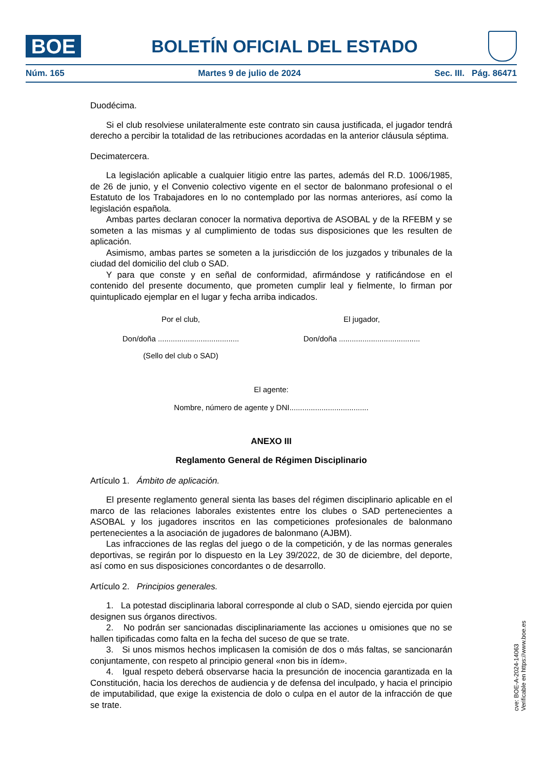BOE
BOLETÍN OFICIAL DEL ESTADO
Núm. 165 Martes 9 de julio de 2024 Sec. III. Pág. 86471
Duodécima.
Si el club resolviese unilateralmente este contrato sin causa justificada, el jugador tendrá derecho a percibir la totalidad de las retribuciones acordadas en la anterior cláusula séptima.
Decimatercera.
La legislación aplicable a cualquier litigio entre las partes, además del R.D. 1006/1985, de 26 de junio, y el Convenio colectivo vigente en el sector de balonmano profesional o el Estatuto de los Trabajadores en lo no contemplado por las normas anteriores, así como la legislación española.
Ambas partes declaran conocer la normativa deportiva de ASOBAL y de la RFEBM y se someten a las mismas y al cumplimiento de todas sus disposiciones que les resulten de aplicación.
Asimismo, ambas partes se someten a la jurisdicción de los juzgados y tribunales de la ciudad del domicilio del club o SAD.
Y para que conste y en señal de conformidad, afirmándose y ratificándose en el contenido del presente documento, que prometen cumplir leal y fielmente, lo firman por quintuplicado ejemplar en el lugar y fecha arriba indicados.
Por el club, El jugador,
Don/doña ......................................
Don/doña ......................................
(Sello del club o SAD)
El agente:
Nombre, número de agente y DNI.....................................
ANEXO III
Reglamento General de Régimen Disciplinario
Artículo 1. Ámbito de aplicación.
El presente reglamento general sienta las bases del régimen disciplinario aplicable en el marco de las relaciones laborales existentes entre los clubes o SAD pertenecientes a ASOBAL y los jugadores inscritos en las competiciones profesionales de balonmano pertenecientes a la asociación de jugadores de balonmano (AJBM).
Las infracciones de las reglas del juego o de la competición, y de las normas generales deportivas, se regirán por lo dispuesto en la Ley 39/2022, de 30 de diciembre, del deporte, así como en sus disposiciones concordantes o de desarrollo.
Artículo 2. Principios generales.
1. La potestad disciplinaria laboral corresponde al club o SAD, siendo ejercida por quien designen sus órganos directivos.
2. No podrán ser sancionadas disciplinariamente las acciones u omisiones que no se hallen tipificadas como falta en la fecha del suceso de que se trate.
3. Si unos mismos hechos implicasen la comisión de dos o más faltas, se sancionarán conjuntamente, con respeto al principio general «non bis in ídem».
4. Igual respeto deberá observarse hacia la presunción de inocencia garantizada en la Constitución, hacia los derechos de audiencia y de defensa del inculpado, y hacia el principio de imputabilidad, que exige la existencia de dolo o culpa en el autor de la infracción de que se trate.
cve: BOE-A-2024-14063
Verificable en https://www.boe.es